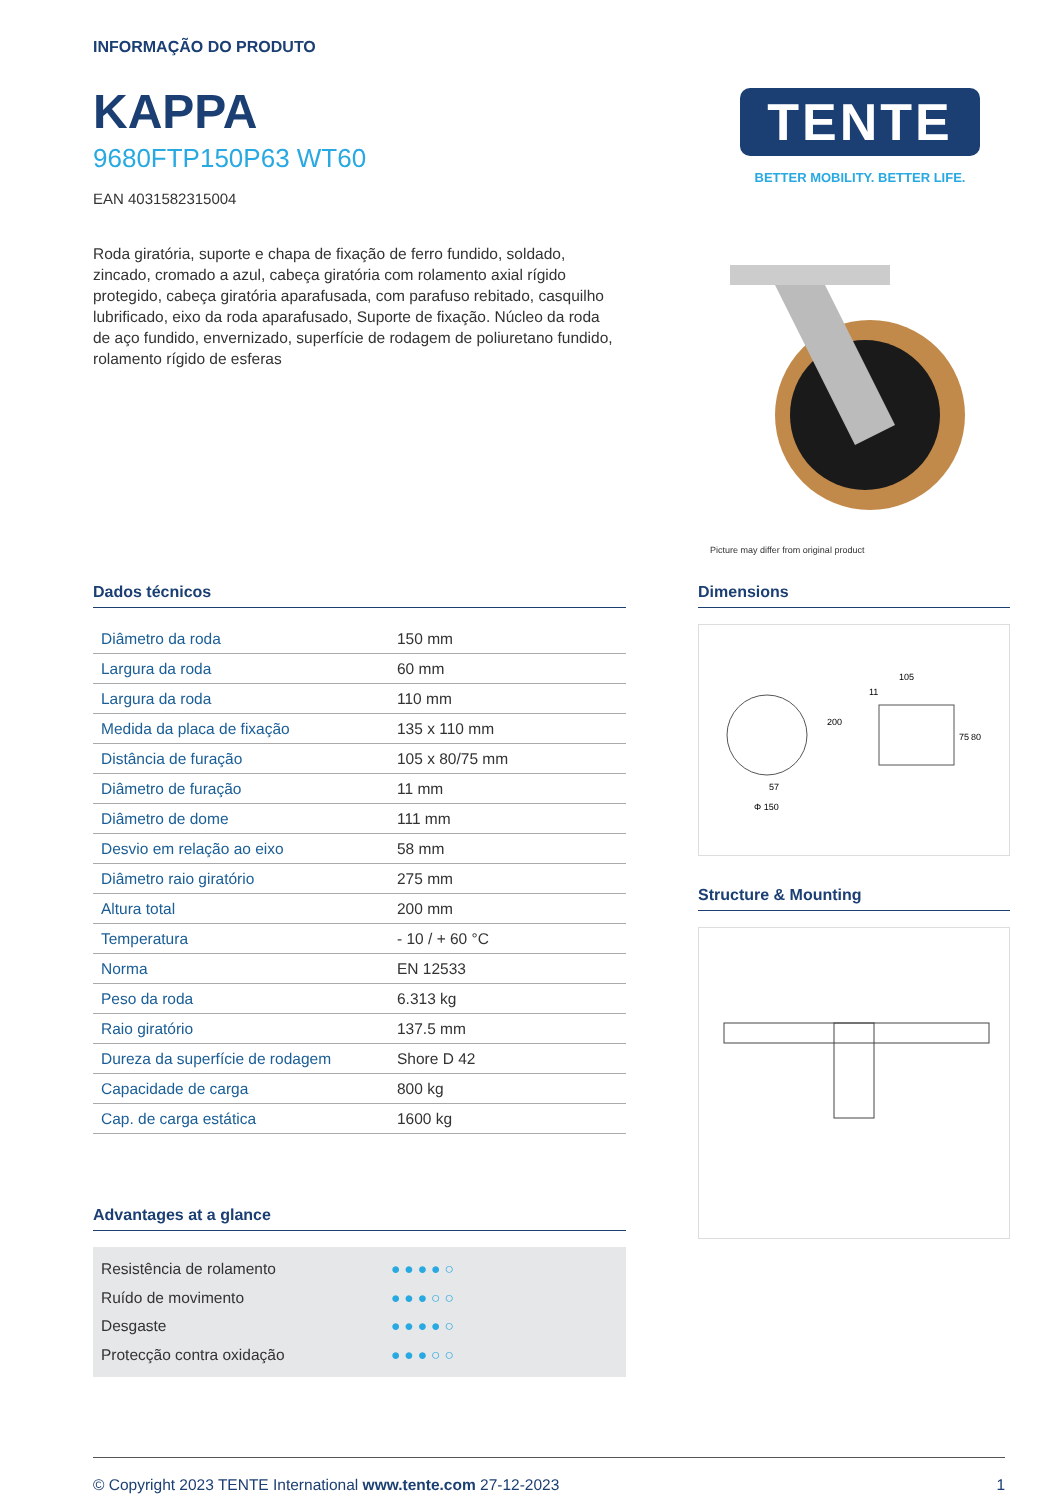INFORMAÇÃO DO PRODUTO
KAPPA
9680FTP150P63 WT60
EAN 4031582315004
Roda giratória, suporte e chapa de fixação de ferro fundido, soldado, zincado, cromado a azul, cabeça giratória com rolamento axial rígido protegido, cabeça giratória aparafusada, com parafuso rebitado, casquilho lubrificado, eixo da roda aparafusado, Suporte de fixação. Núcleo da roda de aço fundido, envernizado, superfície de rodagem de poliuretano fundido, rolamento rígido de esferas
TENTE
BETTER MOBILITY. BETTER LIFE.
Picture may differ from original product
Dados técnicos
| Diâmetro da roda | 150 mm |
| Largura da roda | 60 mm |
| Largura da roda | 110 mm |
| Medida da placa de fixação | 135 x 110 mm |
| Distância de furação | 105 x 80/75 mm |
| Diâmetro de furação | 11 mm |
| Diâmetro de dome | 111 mm |
| Desvio em relação ao eixo | 58 mm |
| Diâmetro raio giratório | 275 mm |
| Altura total | 200 mm |
| Temperatura | - 10 / + 60 °C |
| Norma | EN 12533 |
| Peso da roda | 6.313 kg |
| Raio giratório | 137.5 mm |
| Dureza da superfície de rodagem | Shore D 42 |
| Capacidade de carga | 800 kg |
| Cap. de carga estática | 1600 kg |
Advantages at a glance
Resistência de rolamento ●●●●○
Ruído de movimento ●●●○○
Desgaste ●●●●○
Protecção contra oxidação ●●●○○
Dimensions
105
11
200
75
80
57
Φ 150
Structure & Mounting
© Copyright 2023 TENTE International www.tente.com 27-12-2023 1